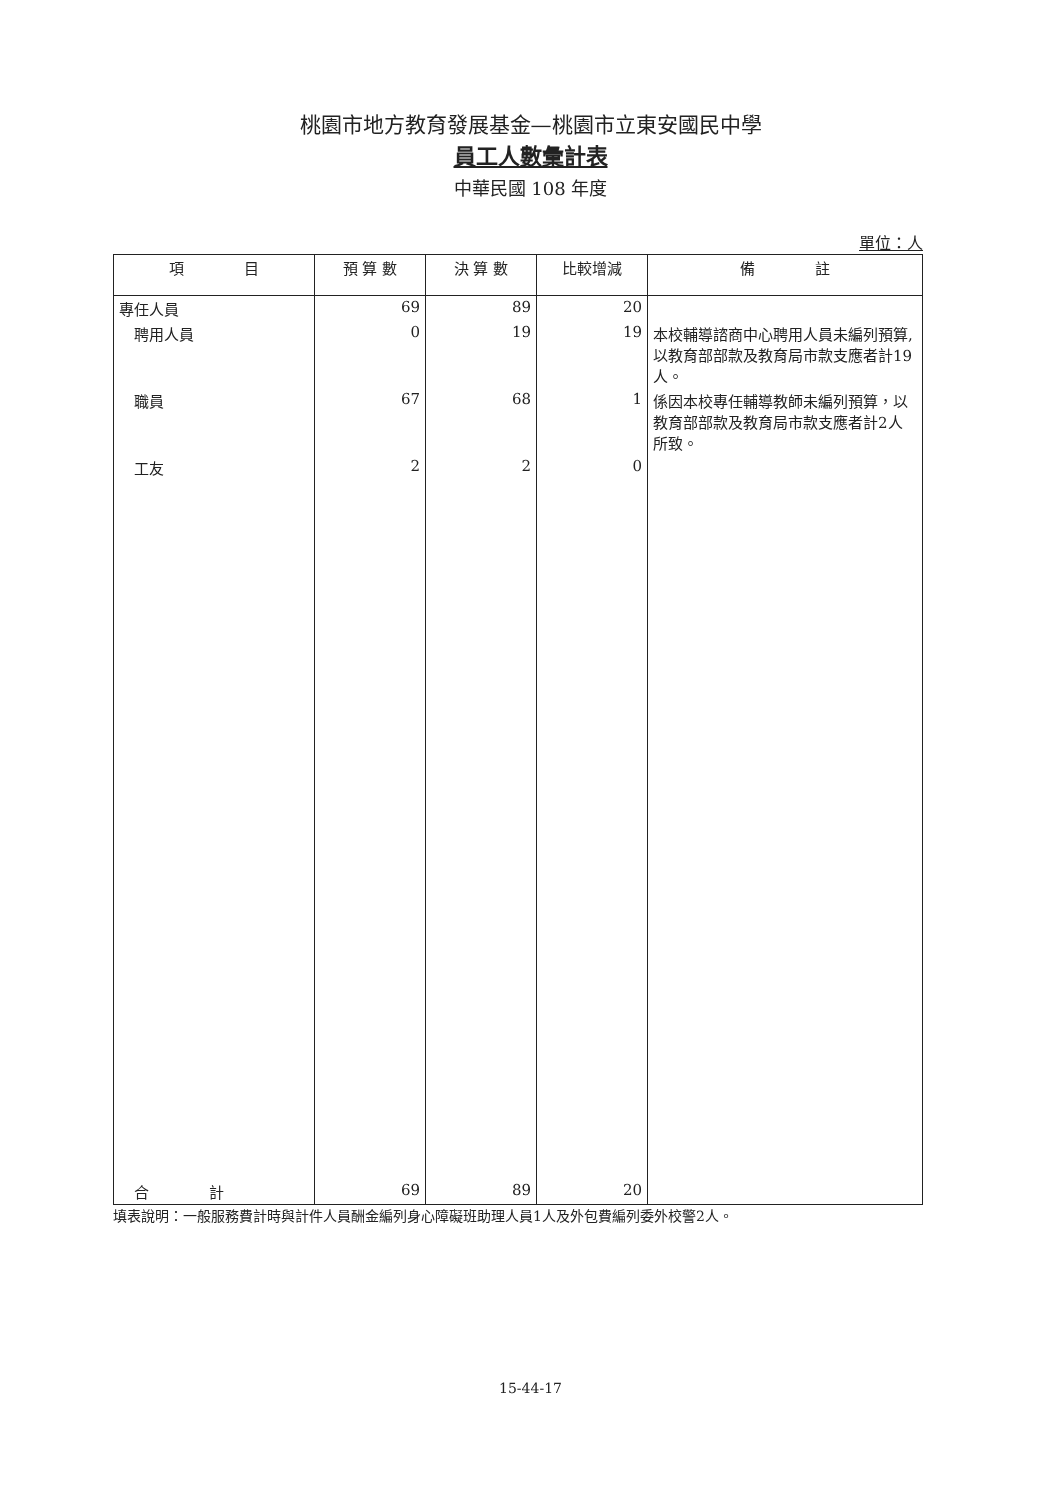桃園市地方教育發展基金—桃園市立東安國民中學
員工人數彙計表
中華民國 108 年度
單位：人
| 項 目 | 預 算 數 | 決 算 數 | 比較增減 | 備 註 |
| --- | --- | --- | --- | --- |
| 專任人員 | 69 | 89 | 20 | |
| 聘用人員 | 0 | 19 | 19 | 本校輔導諮商中心聘用人員未編列預算,以教育部部款及教育局市款支應者計19人。 |
| 職員 | 67 | 68 | 1 | 係因本校專任輔導教師未編列預算，以教育部部款及教育局市款支應者計2人所致。 |
| 工友 | 2 | 2 | 0 | |
| 合 計 | 69 | 89 | 20 | |
填表說明：一般服務費計時與計件人員酬金編列身心障礙班助理人員1人及外包費編列委外校警2人。
15-44-17